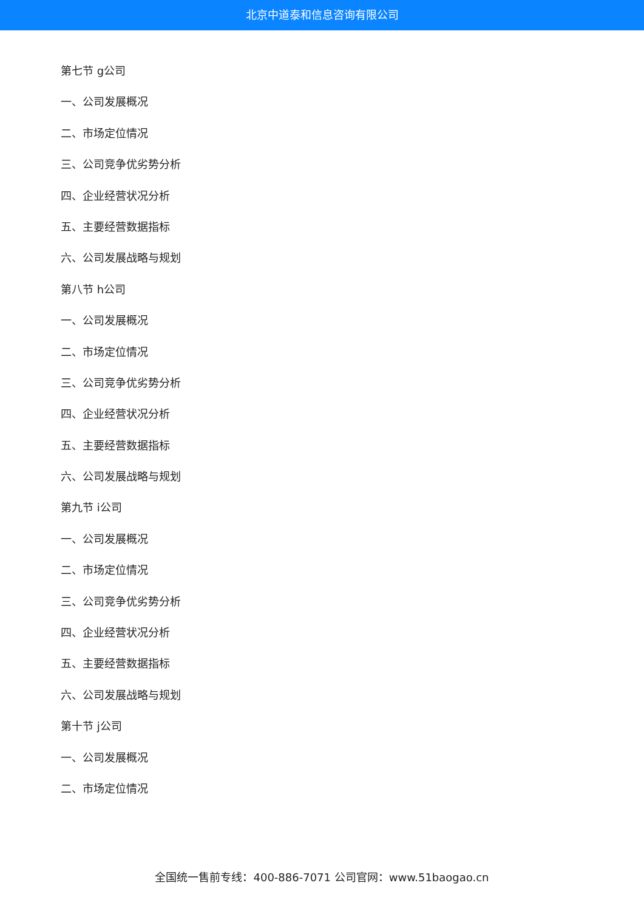北京中道泰和信息咨询有限公司
第七节 g公司
一、公司发展概况
二、市场定位情况
三、公司竞争优劣势分析
四、企业经营状况分析
五、主要经营数据指标
六、公司发展战略与规划
第八节 h公司
一、公司发展概况
二、市场定位情况
三、公司竞争优劣势分析
四、企业经营状况分析
五、主要经营数据指标
六、公司发展战略与规划
第九节 i公司
一、公司发展概况
二、市场定位情况
三、公司竞争优劣势分析
四、企业经营状况分析
五、主要经营数据指标
六、公司发展战略与规划
第十节 j公司
一、公司发展概况
二、市场定位情况
全国统一售前专线：400-886-7071 公司官网：www.51baogao.cn